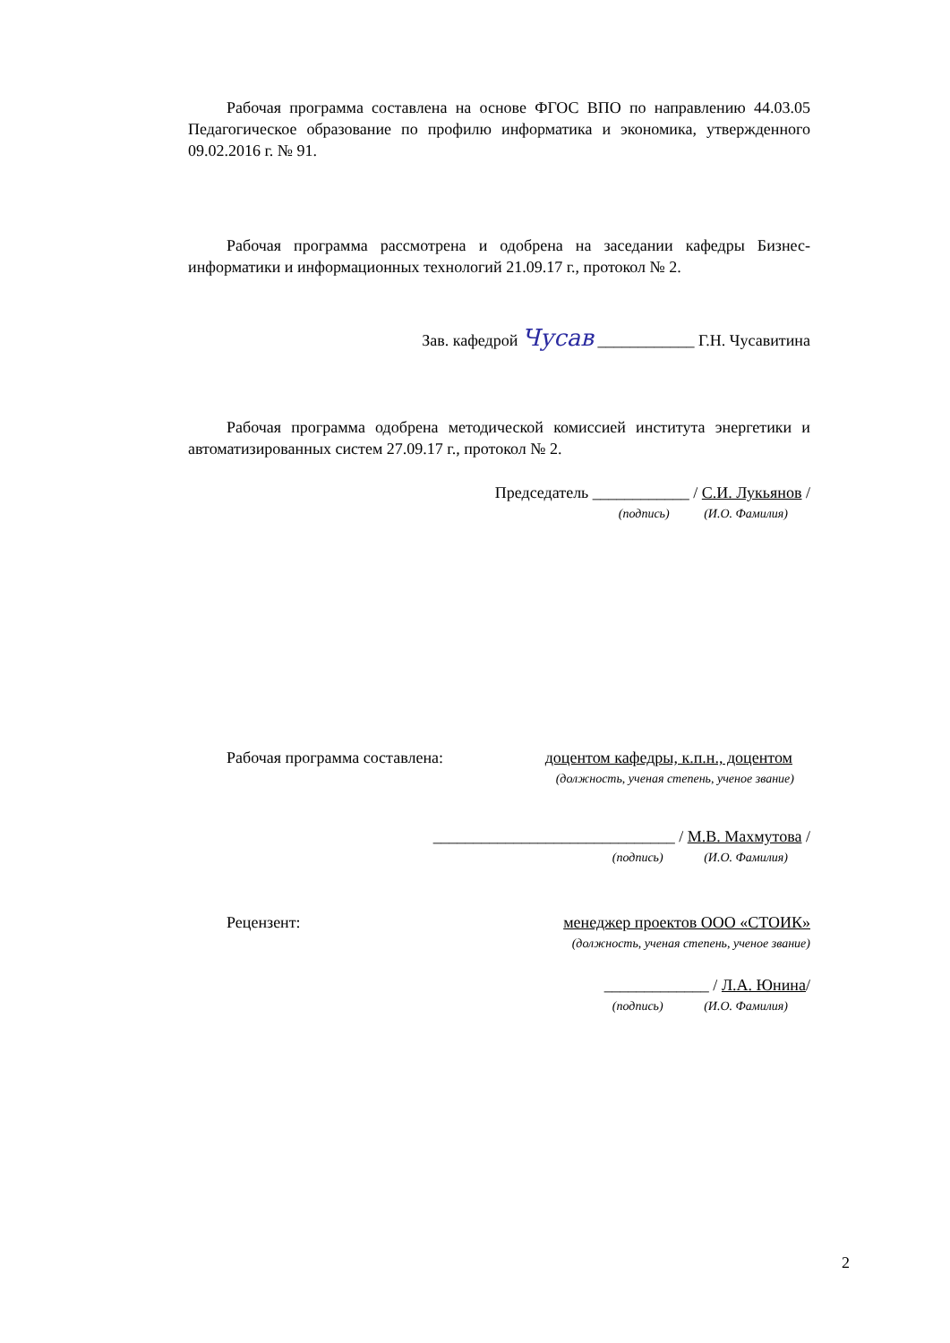Рабочая программа составлена на основе ФГОС ВПО по направлению 44.03.05 Педагогическое образование по профилю информатика и экономика, утвержденного 09.02.2016 г. № 91.
Рабочая программа рассмотрена и одобрена на заседании кафедры Бизнес-информатики и информационных технологий 21.09.17 г., протокол № 2.
Зав. кафедрой Чусав ____________ Г.Н. Чусавитина
Рабочая программа одобрена методической комиссией института энергетики и автоматизированных систем 27.09.17 г., протокол № 2.
Председатель ____________ / С.И. Лукьянов /
(подпись) (И.О. Фамилия)
Рабочая программа составлена: доцентом кафедры, к.п.н., доцентом
(должность, ученая степень, ученое звание)
______________________________ / М.В. Махмутова /
(подпись) (И.О. Фамилия)
Рецензент: менеджер проектов ООО «СТОИК»
(должность, ученая степень, ученое звание)
_____________ / Л.А. Юнина/
(подпись) (И.О. Фамилия)
2